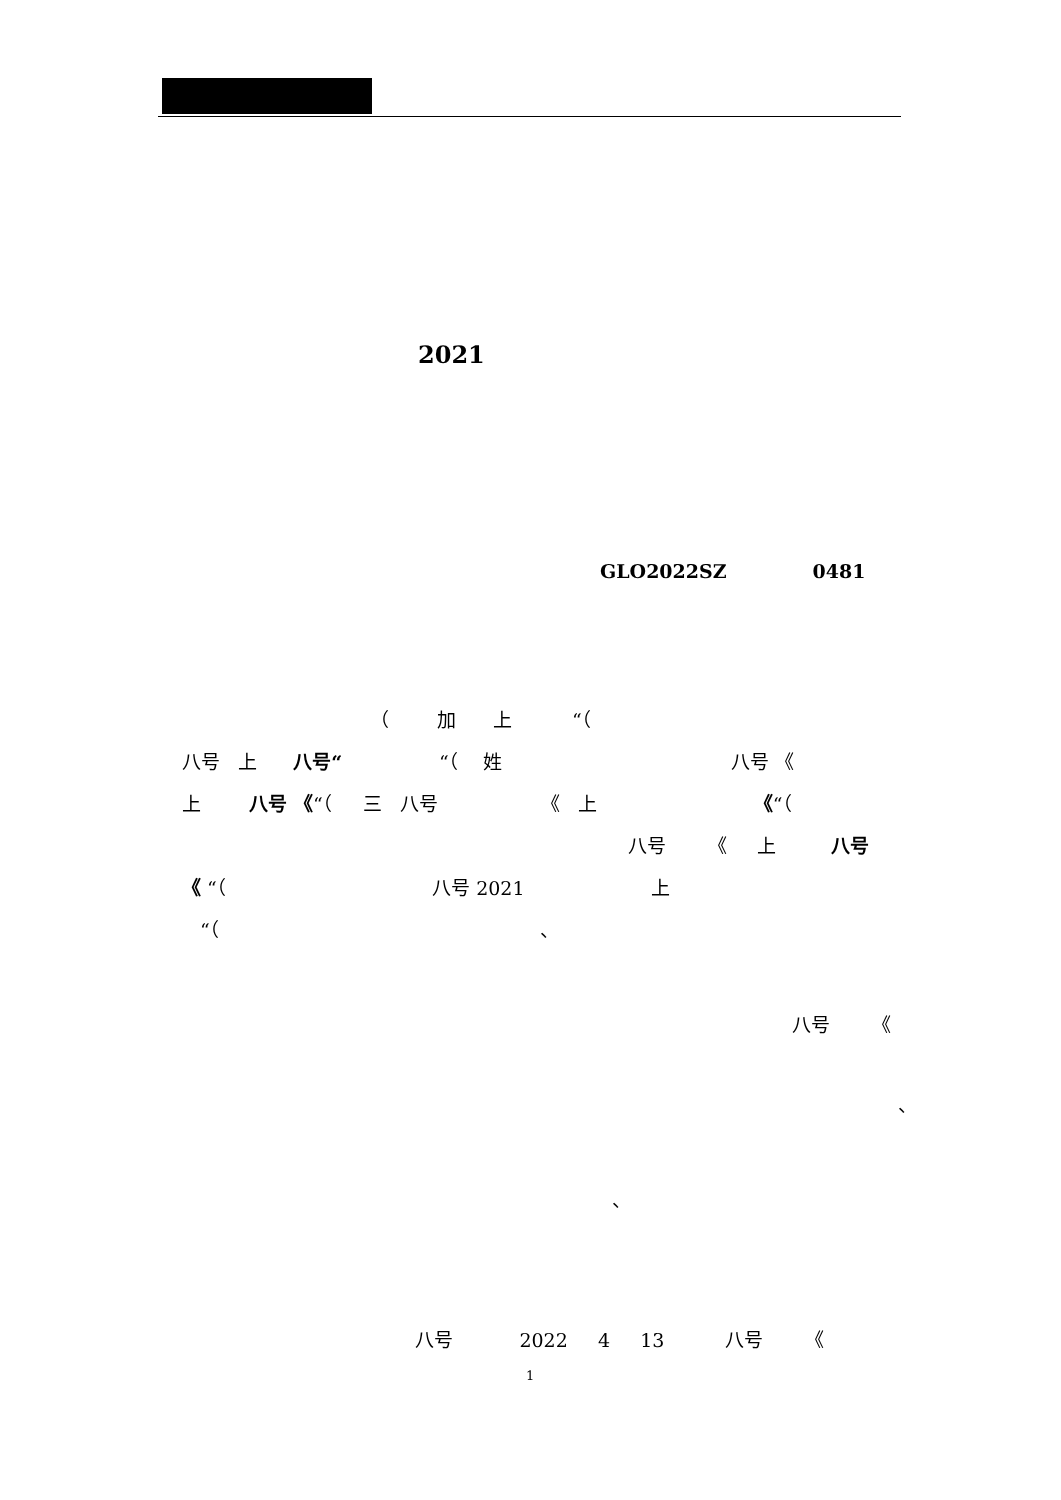2021
GLO2022SZ 0481
（ 加 上 “（
八号 上 八号“ “（ 姓 八号 《
上 八号 《“（ 三 八号 《 上 《“（
八号 《 上 八号
《 “（ 八号 2021 上
“（ 、
八号 《
、
、
八号 2022 4 13 八号 《
1